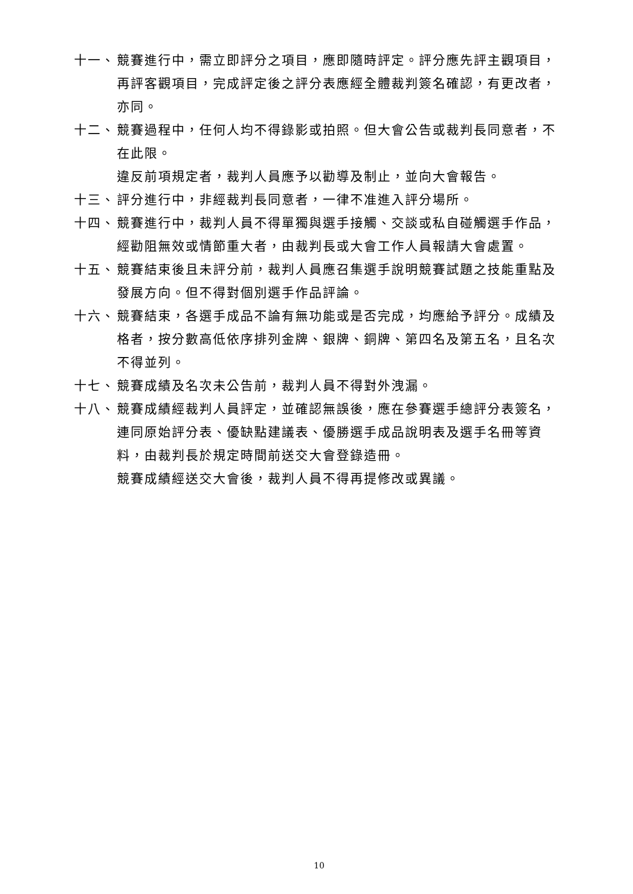十一、 競賽進行中，需立即評分之項目，應即隨時評定。評分應先評主觀項目，再評客觀項目，完成評定後之評分表應經全體裁判簽名確認，有更改者，亦同。
十二、 競賽過程中，任何人均不得錄影或拍照。但大會公告或裁判長同意者，不在此限。
違反前項規定者，裁判人員應予以勸導及制止，並向大會報告。
十三、 評分進行中，非經裁判長同意者，一律不准進入評分場所。
十四、 競賽進行中，裁判人員不得單獨與選手接觸、交談或私自碰觸選手作品，經勸阻無效或情節重大者，由裁判長或大會工作人員報請大會處置。
十五、 競賽結束後且未評分前，裁判人員應召集選手說明競賽試題之技能重點及發展方向。但不得對個別選手作品評論。
十六、 競賽結束，各選手成品不論有無功能或是否完成，均應給予評分。成績及格者，按分數高低依序排列金牌、銀牌、銅牌、第四名及第五名，且名次不得並列。
十七、 競賽成績及名次未公告前，裁判人員不得對外洩漏。
十八、 競賽成績經裁判人員評定，並確認無誤後，應在參賽選手總評分表簽名，連同原始評分表、優缺點建議表、優勝選手成品說明表及選手名冊等資料，由裁判長於規定時間前送交大會登錄造冊。
競賽成績經送交大會後，裁判人員不得再提修改或異議。
10